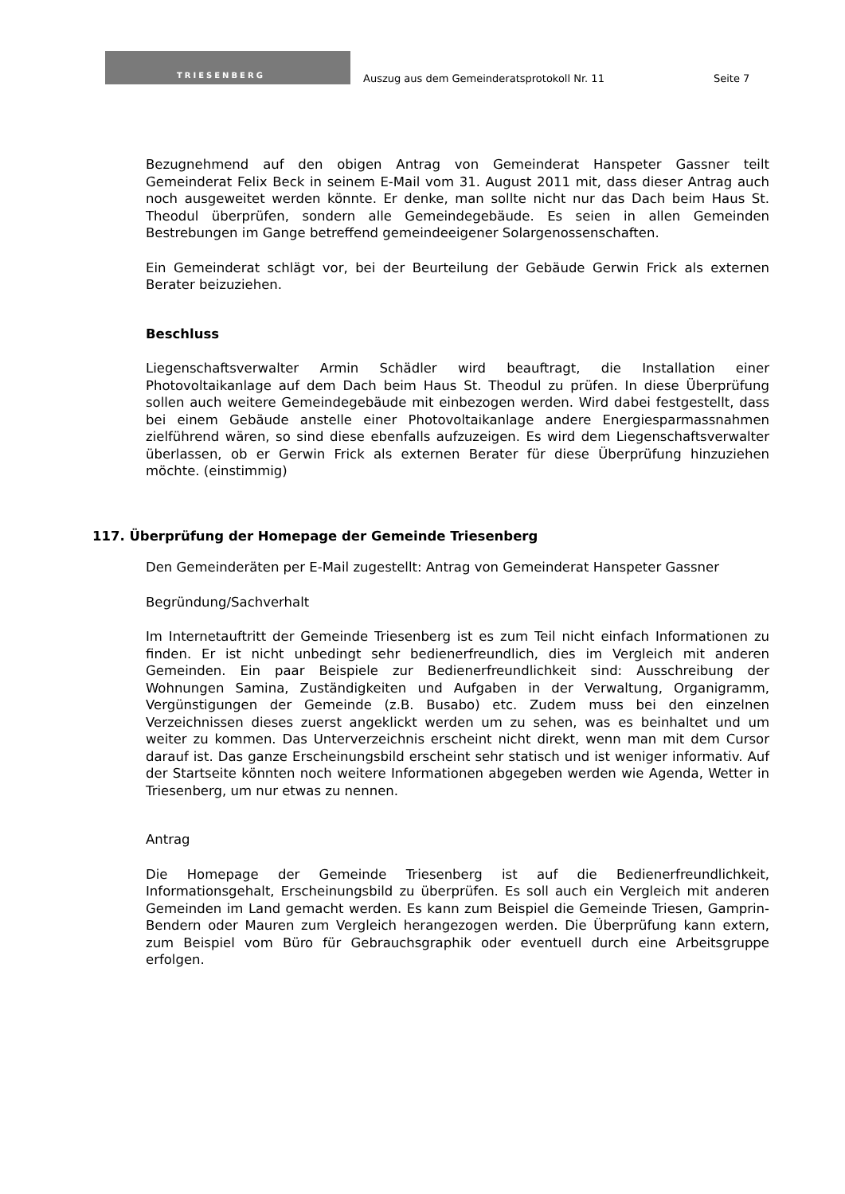TRIESENBERG
Auszug aus dem Gemeinderatsprotokoll Nr. 11
Seite 7
Bezugnehmend auf den obigen Antrag von Gemeinderat Hanspeter Gassner teilt Gemeinderat Felix Beck in seinem E-Mail vom 31. August 2011 mit, dass dieser Antrag auch noch ausgeweitet werden könnte. Er denke, man sollte nicht nur das Dach beim Haus St. Theodul überprüfen, sondern alle Gemeindegebäude. Es seien in allen Gemeinden Bestrebungen im Gange betreffend gemeindeeigener Solargenossenschaften.
Ein Gemeinderat schlägt vor, bei der Beurteilung der Gebäude Gerwin Frick als externen Berater beizuziehen.
Beschluss
Liegenschaftsverwalter Armin Schädler wird beauftragt, die Installation einer Photovoltaikanlage auf dem Dach beim Haus St. Theodul zu prüfen. In diese Überprüfung sollen auch weitere Gemeindegebäude mit einbezogen werden. Wird dabei festgestellt, dass bei einem Gebäude anstelle einer Photovoltaikanlage andere Energiesparmassnahmen zielführend wären, so sind diese ebenfalls aufzuzeigen. Es wird dem Liegenschaftsverwalter überlassen, ob er Gerwin Frick als externen Berater für diese Überprüfung hinzuziehen möchte. (einstimmig)
117. Überprüfung der Homepage der Gemeinde Triesenberg
Den Gemeinderäten per E-Mail zugestellt: Antrag von Gemeinderat Hanspeter Gassner
Begründung/Sachverhalt
Im Internetauftritt der Gemeinde Triesenberg ist es zum Teil nicht einfach Informationen zu finden. Er ist nicht unbedingt sehr bedienerfreundlich, dies im Vergleich mit anderen Gemeinden. Ein paar Beispiele zur Bedienerfreundlichkeit sind: Ausschreibung der Wohnungen Samina, Zuständigkeiten und Aufgaben in der Verwaltung, Organigramm, Vergünstigungen der Gemeinde (z.B. Busabo) etc. Zudem muss bei den einzelnen Verzeichnissen dieses zuerst angeklickt werden um zu sehen, was es beinhaltet und um weiter zu kommen. Das Unterverzeichnis erscheint nicht direkt, wenn man mit dem Cursor darauf ist. Das ganze Erscheinungsbild erscheint sehr statisch und ist weniger informativ. Auf der Startseite könnten noch weitere Informationen abgegeben werden wie Agenda, Wetter in Triesenberg, um nur etwas zu nennen.
Antrag
Die Homepage der Gemeinde Triesenberg ist auf die Bedienerfreundlichkeit, Informationsgehalt, Erscheinungsbild zu überprüfen. Es soll auch ein Vergleich mit anderen Gemeinden im Land gemacht werden. Es kann zum Beispiel die Gemeinde Triesen, Gamprin-Bendern oder Mauren zum Vergleich herangezogen werden. Die Überprüfung kann extern, zum Beispiel vom Büro für Gebrauchsgraphik oder eventuell durch eine Arbeitsgruppe erfolgen.